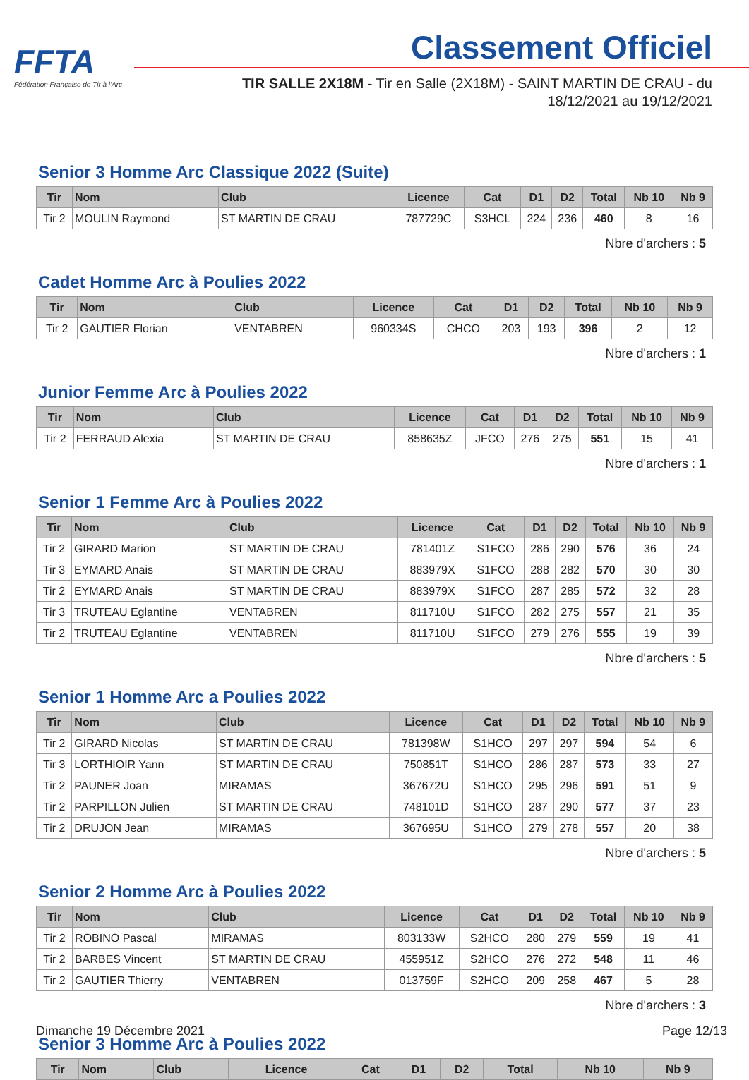FFTA
Fédération Française de Tir à l'Arc
Classement Officiel
TIR SALLE 2X18M - Tir en Salle (2X18M) - SAINT MARTIN DE CRAU - du 18/12/2021 au 19/12/2021
Senior 3 Homme Arc Classique 2022 (Suite)
| Tir | Nom | Club | Licence | Cat | D1 | D2 | Total | Nb 10 | Nb 9 |
| --- | --- | --- | --- | --- | --- | --- | --- | --- | --- |
| Tir 2 | MOULIN Raymond | ST MARTIN DE CRAU | 787729C | S3HCL | 224 | 236 | 460 | 8 | 16 |
Nbre d'archers : 5
Cadet Homme Arc à Poulies 2022
| Tir | Nom | Club | Licence | Cat | D1 | D2 | Total | Nb 10 | Nb 9 |
| --- | --- | --- | --- | --- | --- | --- | --- | --- | --- |
| Tir 2 | GAUTIER Florian | VENTABREN | 960334S | CHCO | 203 | 193 | 396 | 2 | 12 |
Nbre d'archers : 1
Junior Femme Arc à Poulies 2022
| Tir | Nom | Club | Licence | Cat | D1 | D2 | Total | Nb 10 | Nb 9 |
| --- | --- | --- | --- | --- | --- | --- | --- | --- | --- |
| Tir 2 | FERRAUD Alexia | ST MARTIN DE CRAU | 858635Z | JFCO | 276 | 275 | 551 | 15 | 41 |
Nbre d'archers : 1
Senior 1 Femme Arc à Poulies 2022
| Tir | Nom | Club | Licence | Cat | D1 | D2 | Total | Nb 10 | Nb 9 |
| --- | --- | --- | --- | --- | --- | --- | --- | --- | --- |
| Tir 2 | GIRARD Marion | ST MARTIN DE CRAU | 781401Z | S1FCO | 286 | 290 | 576 | 36 | 24 |
| Tir 3 | EYMARD Anais | ST MARTIN DE CRAU | 883979X | S1FCO | 288 | 282 | 570 | 30 | 30 |
| Tir 2 | EYMARD Anais | ST MARTIN DE CRAU | 883979X | S1FCO | 287 | 285 | 572 | 32 | 28 |
| Tir 3 | TRUTEAU Eglantine | VENTABREN | 811710U | S1FCO | 282 | 275 | 557 | 21 | 35 |
| Tir 2 | TRUTEAU Eglantine | VENTABREN | 811710U | S1FCO | 279 | 276 | 555 | 19 | 39 |
Nbre d'archers : 5
Senior 1 Homme Arc a Poulies 2022
| Tir | Nom | Club | Licence | Cat | D1 | D2 | Total | Nb 10 | Nb 9 |
| --- | --- | --- | --- | --- | --- | --- | --- | --- | --- |
| Tir 2 | GIRARD Nicolas | ST MARTIN DE CRAU | 781398W | S1HCO | 297 | 297 | 594 | 54 | 6 |
| Tir 3 | LORTHIOIR Yann | ST MARTIN DE CRAU | 750851T | S1HCO | 286 | 287 | 573 | 33 | 27 |
| Tir 2 | PAUNER Joan | MIRAMAS | 367672U | S1HCO | 295 | 296 | 591 | 51 | 9 |
| Tir 2 | PARPILLON Julien | ST MARTIN DE CRAU | 748101D | S1HCO | 287 | 290 | 577 | 37 | 23 |
| Tir 2 | DRUJON Jean | MIRAMAS | 367695U | S1HCO | 279 | 278 | 557 | 20 | 38 |
Nbre d'archers : 5
Senior 2 Homme Arc à Poulies 2022
| Tir | Nom | Club | Licence | Cat | D1 | D2 | Total | Nb 10 | Nb 9 |
| --- | --- | --- | --- | --- | --- | --- | --- | --- | --- |
| Tir 2 | ROBINO Pascal | MIRAMAS | 803133W | S2HCO | 280 | 279 | 559 | 19 | 41 |
| Tir 2 | BARBES Vincent | ST MARTIN DE CRAU | 455951Z | S2HCO | 276 | 272 | 548 | 11 | 46 |
| Tir 2 | GAUTIER Thierry | VENTABREN | 013759F | S2HCO | 209 | 258 | 467 | 5 | 28 |
Nbre d'archers : 3
Senior 3 Homme Arc à Poulies 2022
| Tir | Nom | Club | Licence | Cat | D1 | D2 | Total | Nb 10 | Nb 9 |
| --- | --- | --- | --- | --- | --- | --- | --- | --- | --- |
Dimanche 19 Décembre 2021 Page 12/13